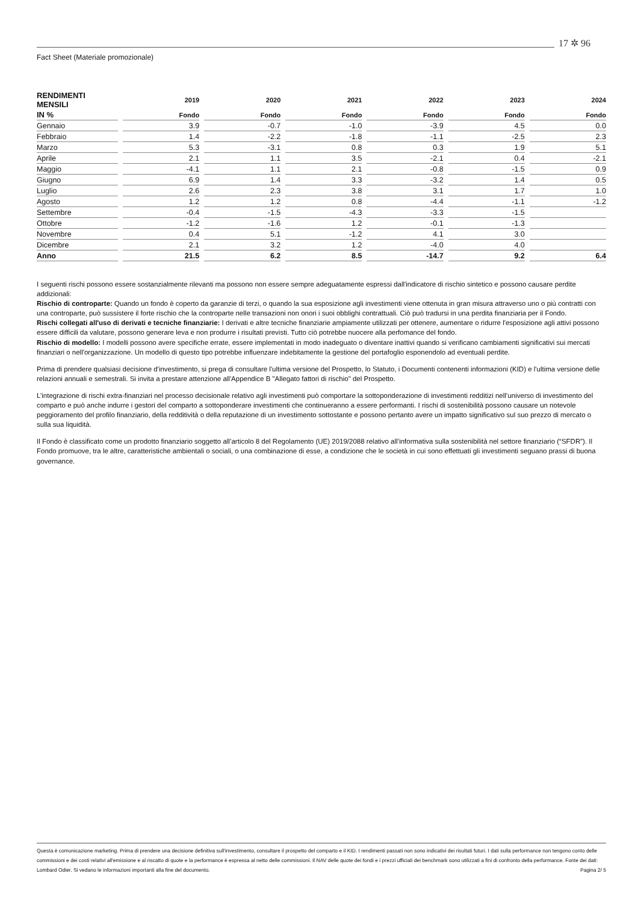17 ✲ 96
Fact Sheet (Materiale promozionale)
| RENDIMENTI MENSILI | 2019 | 2020 | 2021 | 2022 | 2023 | 2024 |
| --- | --- | --- | --- | --- | --- | --- |
| IN % | Fondo | Fondo | Fondo | Fondo | Fondo | Fondo |
| Gennaio | 3.9 | -0.7 | -1.0 | -3.9 | 4.5 | 0.0 |
| Febbraio | 1.4 | -2.2 | -1.8 | -1.1 | -2.5 | 2.3 |
| Marzo | 5.3 | -3.1 | 0.8 | 0.3 | 1.9 | 5.1 |
| Aprile | 2.1 | 1.1 | 3.5 | -2.1 | 0.4 | -2.1 |
| Maggio | -4.1 | 1.1 | 2.1 | -0.8 | -1.5 | 0.9 |
| Giugno | 6.9 | 1.4 | 3.3 | -3.2 | 1.4 | 0.5 |
| Luglio | 2.6 | 2.3 | 3.8 | 3.1 | 1.7 | 1.0 |
| Agosto | 1.2 | 1.2 | 0.8 | -4.4 | -1.1 | -1.2 |
| Settembre | -0.4 | -1.5 | -4.3 | -3.3 | -1.5 | |
| Ottobre | -1.2 | -1.6 | 1.2 | -0.1 | -1.3 | |
| Novembre | 0.4 | 5.1 | -1.2 | 4.1 | 3.0 | |
| Dicembre | 2.1 | 3.2 | 1.2 | -4.0 | 4.0 | |
| Anno | 21.5 | 6.2 | 8.5 | -14.7 | 9.2 | 6.4 |
I seguenti rischi possono essere sostanzialmente rilevanti ma possono non essere sempre adeguatamente espressi dall'indicatore di rischio sintetico e possono causare perdite addizionali:
Rischio di controparte: Quando un fondo è coperto da garanzie di terzi, o quando la sua esposizione agli investimenti viene ottenuta in gran misura attraverso uno o più contratti con una controparte, può sussistere il forte rischio che la controparte nelle transazioni non onori i suoi obblighi contrattuali. Ciò può tradursi in una perdita finanziaria per il Fondo.
Rischi collegati all'uso di derivati e tecniche finanziarie: I derivati e altre tecniche finanziarie ampiamente utilizzati per ottenere, aumentare o ridurre l'esposizione agli attivi possono essere difficili da valutare, possono generare leva e non produrre i risultati previsti. Tutto ciò potrebbe nuocere alla perfomance del fondo.
Rischio di modello: I modelli possono avere specifiche errate, essere implementati in modo inadeguato o diventare inattivi quando si verificano cambiamenti significativi sui mercati finanziari o nell'organizzazione. Un modello di questo tipo potrebbe influenzare indebitamente la gestione del portafoglio esponendolo ad eventuali perdite.
Prima di prendere qualsiasi decisione d'investimento, si prega di consultare l'ultima versione del Prospetto, lo Statuto, i Documenti contenenti informazioni (KID) e l'ultima versione delle relazioni annuali e semestrali. Si invita a prestare attenzione all'Appendice B "Allegato fattori di rischio" del Prospetto.
L’integrazione di rischi extra-finanziari nel processo decisionale relativo agli investimenti può comportare la sottoponderazione di investimenti redditizi nell’universo di investimento del comparto e può anche indurre i gestori del comparto a sottoponderare investimenti che continueranno a essere performanti. I rischi di sostenibilità possono causare un notevole peggioramento del profilo finanziario, della redditività o della reputazione di un investimento sottostante e possono pertanto avere un impatto significativo sul suo prezzo di mercato o sulla sua liquidità.
Il Fondo è classificato come un prodotto finanziario soggetto all’articolo 8 del Regolamento (UE) 2019/2088 relativo all’informativa sulla sostenibilità nel settore finanziario (“SFDR”). Il Fondo promuove, tra le altre, caratteristiche ambientali o sociali, o una combinazione di esse, a condizione che le società in cui sono effettuati gli investimenti seguano prassi di buona governance.
Questa è comunicazione marketing. Prima di prendere una decisione definitiva sull'investimento, consultare il prospetto del comparto e il KID. I rendimenti passati non sono indicativi dei risultati futuri. I dati sulla performance non tengono conto delle commissioni e dei costi relativi all'emissione e al riscatto di quote e la performance è espressa al netto delle commissioni. Il NAV delle quote dei fondi e i prezzi ufficiali dei benchmark sono utilizzati a fini di confronto della performance. Fonte dei dati: Lombard Odier. Si vedano le informazioni importanti alla fine del documento. Pagina 2/ 5